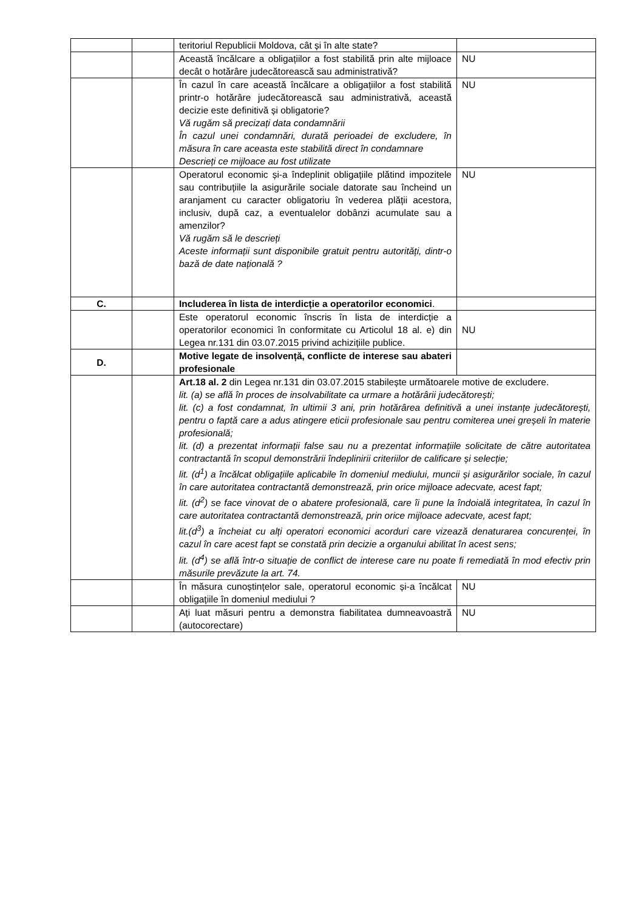| | | teritoriul Republicii Moldova, cât și în alte state? | |
| | | Această încălcare a obligațiilor a fost stabilită prin alte mijloace decât o hotărâre judecătorească sau administrativă? | NU |
| | | În cazul în care această încălcare a obligațiilor a fost stabilită printr-o hotărâre judecătorească sau administrativă, această decizie este definitivă și obligatorie? Vă rugăm să precizați data condamnării În cazul unei condamnări, durată perioadei de excludere, în măsura în care aceasta este stabilită direct în condamnare Descrieți ce mijloace au fost utilizate | NU |
| | | Operatorul economic și-a îndeplinit obligațiile plătind impozitele sau contribuțiile la asigurările sociale datorate sau încheind un aranjament cu caracter obligatoriu în vederea plății acestora, inclusiv, după caz, a eventualelor dobânzi acumulate sau a amenzilor? Vă rugăm să le descrieți Aceste informații sunt disponibile gratuit pentru autorități, dintr-o bază de date națională ? | NU |
| C. | | Includerea în lista de interdicție a operatorilor economici . | |
| | | Este operatorul economic înscris în lista de interdicție a operatorilor economici în conformitate cu Articolul 18 al. e) din Legea nr.131 din 03.07.2015 privind achizițiile publice. | NU |
| D. | | Motive legate de insolvență, conflicte de interese sau abateri profesionale | |
| | | Art.18 al. 2 din Legea nr.131 din 03.07.2015 stabilește următoarele motive de excludere. lit. (a) se află în proces de insolvabilitate ca urmare a hotărârii judecătorești; lit. (c) a fost condamnat, în ultimii 3 ani, prin hotărârea definitivă a unei instanțe judecătorești, pentru o faptă care a adus atingere eticii profesionale sau pentru comiterea unei greșeli în materie profesională; lit. (d) a prezentat informații false sau nu a prezentat informațiile solicitate de către autoritatea contractantă în scopul demonstrării îndeplinirii criteriilor de calificare și selecție; lit. (d<sup>1</sup>) a încălcat obligațiile aplicabile în domeniul mediului, muncii și asigurărilor sociale, în cazul în care autoritatea contractantă demonstrează, prin orice mijloace adecvate, acest fapt; lit. (d<sup>2</sup>) se face vinovat de o abatere profesională, care îi pune la îndoială integritatea, în cazul în care autoritatea contractantă demonstrează, prin orice mijloace adecvate, acest fapt; lit.(d<sup>3</sup>) a încheiat cu alți operatori economici acorduri care vizează denaturarea concurenței, în cazul în care acest fapt se constată prin decizie a organului abilitat în acest sens; lit. (d<sup>4</sup>) se află într-o situație de conflict de interese care nu poate fi remediată în mod efectiv prin măsurile prevăzute la art. 74. | |
| | | În măsura cunoștințelor sale, operatorul economic și-a încălcat obligațiile în domeniul mediului ? | NU |
| | | Ați luat măsuri pentru a demonstra fiabilitatea dumneavoastră (autocorectare) | NU |